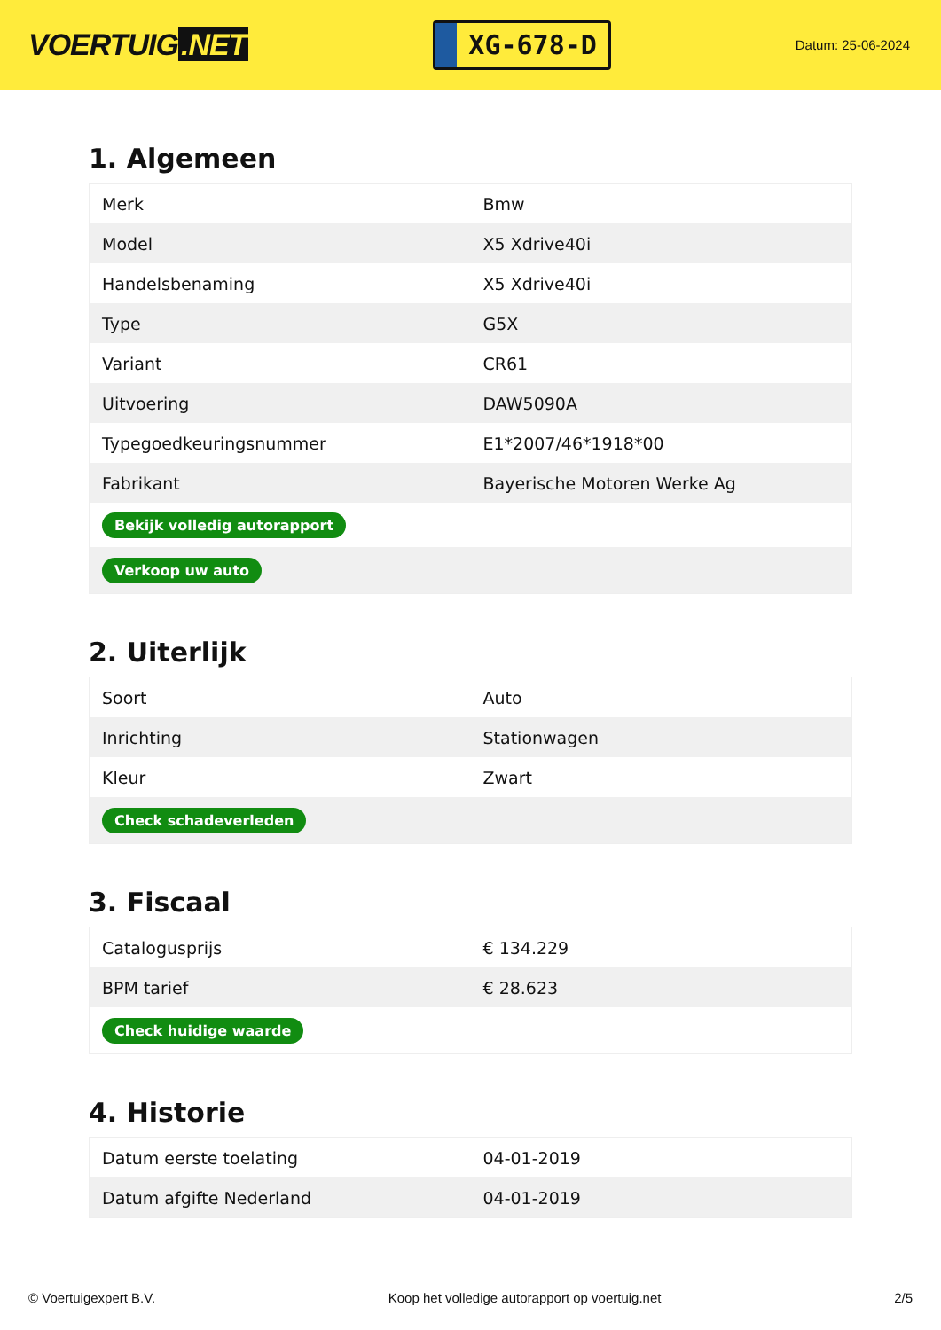VOERTUIG.NET
XG-678-D
Datum: 25-06-2024
1. Algemeen
| Merk | Bmw |
| Model | X5 Xdrive40i |
| Handelsbenaming | X5 Xdrive40i |
| Type | G5X |
| Variant | CR61 |
| Uitvoering | DAW5090A |
| Typegoedkeuringsnummer | E1*2007/46*1918*00 |
| Fabrikant | Bayerische Motoren Werke Ag |
| Bekijk volledig autorapport | |
| Verkoop uw auto | |
2. Uiterlijk
| Soort | Auto |
| Inrichting | Stationwagen |
| Kleur | Zwart |
| Check schadeverleden | |
3. Fiscaal
| Catalogusprijs | € 134.229 |
| BPM tarief | € 28.623 |
| Check huidige waarde | |
4. Historie
| Datum eerste toelating | 04-01-2019 |
| Datum afgifte Nederland | 04-01-2019 |
© Voertuigexpert B.V. Koop het volledige autorapport op voertuig.net 2/5